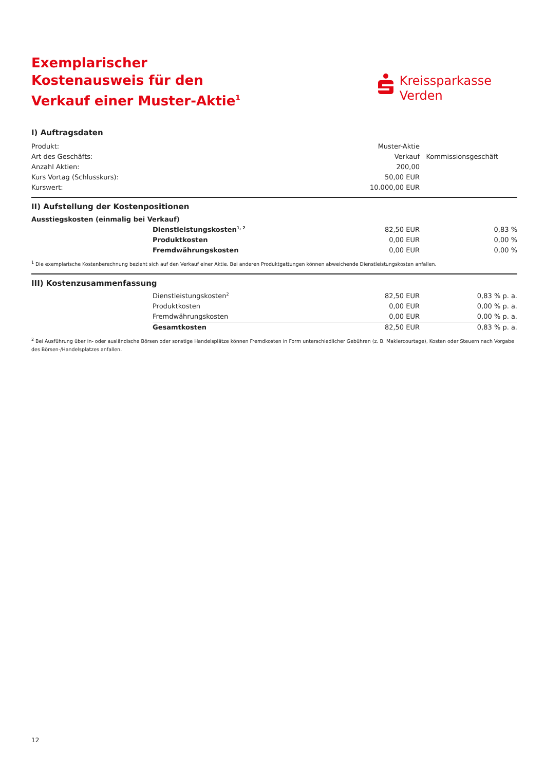Exemplarischer Kostenausweis für den Verkauf einer Muster-Aktie<sup>1</sup>
Kreissparkasse
Verden
I) Auftragsdaten
| Produkt: | Muster-Aktie | |
| Art des Geschäfts: | Verkauf | Kommissionsgeschäft |
| Anzahl Aktien: | 200,00 | |
| Kurs Vortag (Schlusskurs): | 50,00 EUR | |
| Kurswert: | 10.000,00 EUR | |
II) Aufstellung der Kostenpositionen
| Ausstiegskosten (einmalig bei Verkauf) | | | |
| | Dienstleistungskosten<sup>1, 2</sup> | 82,50 EUR | 0,83 % |
| | Produktkosten | 0,00 EUR | 0,00 % |
| | Fremdwährungskosten | 0,00 EUR | 0,00 % |
<sup>1</sup> Die exemplarische Kostenberechnung bezieht sich auf den Verkauf einer Aktie. Bei anderen Produktgattungen können abweichende Dienstleistungskosten anfallen.
III) Kostenzusammenfassung
| | Dienstleistungskosten<sup>2</sup> | 82,50 EUR | 0,83 % p. a. |
| | Produktkosten | 0,00 EUR | 0,00 % p. a. |
| | Fremdwährungskosten | 0,00 EUR | 0,00 % p. a. |
| | Gesamtkosten | 82,50 EUR | 0,83 % p. a. |
<sup>2</sup> Bei Ausführung über in- oder ausländische Börsen oder sonstige Handelsplätze können Fremdkosten in Form unterschiedlicher Gebühren (z. B. Maklercourtage), Kosten oder Steuern nach Vorgabe des Börsen-/Handelsplatzes anfallen.
12